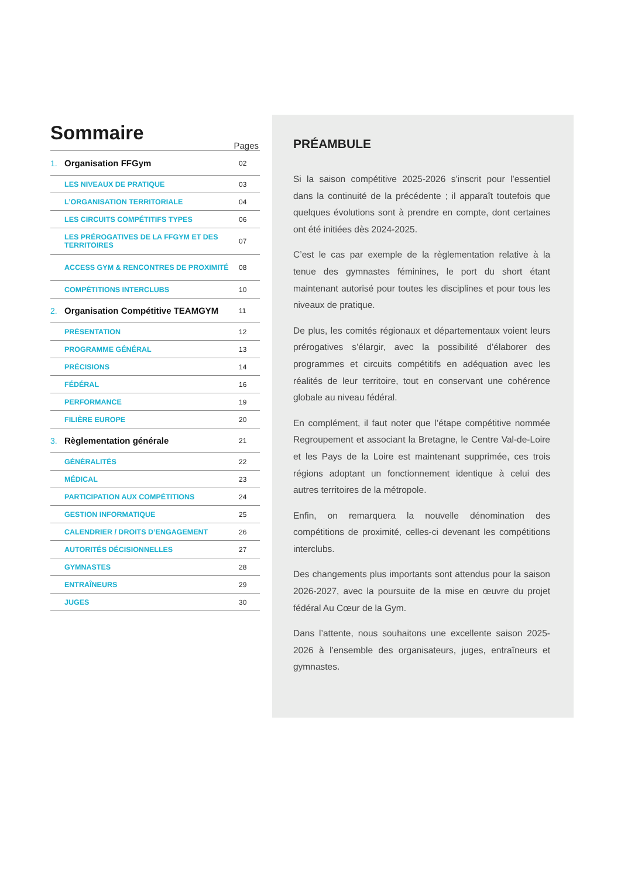Sommaire
Pages
| 1. | Organisation FFGym | 02 |
| | LES NIVEAUX DE PRATIQUE | 03 |
| | L’ORGANISATION TERRITORIALE | 04 |
| | LES CIRCUITS COMPÉTITIFS TYPES | 06 |
| | LES PRÉROGATIVES DE LA FFGYM ET DES TERRITOIRES | 07 |
| | ACCESS GYM & RENCONTRES DE PROXIMITÉ | 08 |
| | COMPÉTITIONS INTERCLUBS | 10 |
| 2. | Organisation Compétitive TEAMGYM | 11 |
| | PRÉSENTATION | 12 |
| | PROGRAMME GÉNÉRAL | 13 |
| | PRÉCISIONS | 14 |
| | FÉDÉRAL | 16 |
| | PERFORMANCE | 19 |
| | FILIÈRE EUROPE | 20 |
| 3. | Règlementation générale | 21 |
| | GÉNÉRALITÉS | 22 |
| | MÉDICAL | 23 |
| | PARTICIPATION AUX COMPÉTITIONS | 24 |
| | GESTION INFORMATIQUE | 25 |
| | CALENDRIER / DROITS D’ENGAGEMENT | 26 |
| | AUTORITÉS DÉCISIONNELLES | 27 |
| | GYMNASTES | 28 |
| | ENTRAÎNEURS | 29 |
| | JUGES | 30 |
PRÉAMBULE
Si la saison compétitive 2025-2026 s’inscrit pour l’essentiel dans la continuité de la précédente ; il apparaît toutefois que quelques évolutions sont à prendre en compte, dont certaines ont été initiées dès 2024-2025.
C’est le cas par exemple de la règlementation relative à la tenue des gymnastes féminines, le port du short étant maintenant autorisé pour toutes les disciplines et pour tous les niveaux de pratique.
De plus, les comités régionaux et départementaux voient leurs prérogatives s’élargir, avec la possibilité d’élaborer des programmes et circuits compétitifs en adéquation avec les réalités de leur territoire, tout en conservant une cohérence globale au niveau fédéral.
En complément, il faut noter que l’étape compétitive nommée Regroupement et associant la Bretagne, le Centre Val-de-Loire et les Pays de la Loire est maintenant supprimée, ces trois régions adoptant un fonctionnement identique à celui des autres territoires de la métropole.
Enfin, on remarquera la nouvelle dénomination des compétitions de proximité, celles-ci devenant les compétitions interclubs.
Des changements plus importants sont attendus pour la saison 2026-2027, avec la poursuite de la mise en œuvre du projet fédéral Au Cœur de la Gym.
Dans l’attente, nous souhaitons une excellente saison 2025-2026 à l’ensemble des organisateurs, juges, entraîneurs et gymnastes.